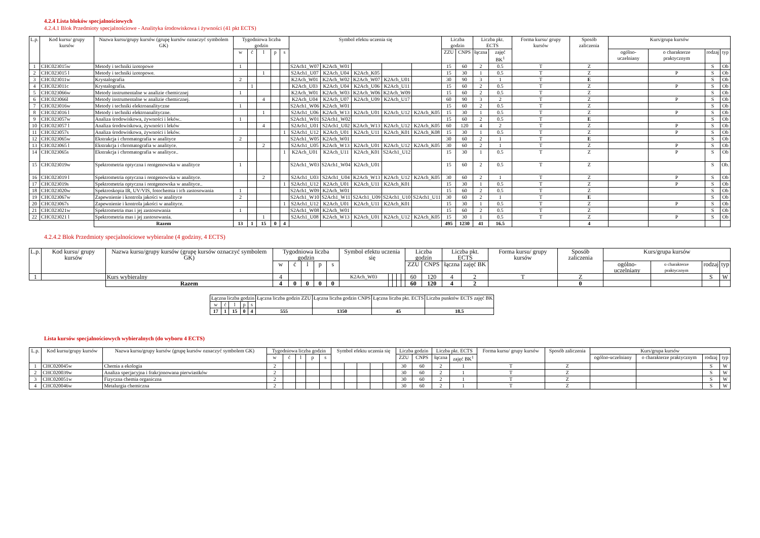4.2.4 Lista bloków specjalnościowych
4.2.4.1 Blok Przedmioty specjalnościowe - Analityka środowiskowa i żywności (41 pkt ECTS)
| L.p. | Kod kursu/ grupy kursów | Nazwa kursu/grupy kursów (grupę kursów oznaczyć symbolem GK) | Tygodniowa liczba godzin | | | | | Symbol efektu uczenia się | | | | | Liczba godzin | | Liczba pkt. ECTS | | Forma kursu/ grupy kursów | Sposób zaliczenia | Kurs/grupa kursów | | | |
| --- | --- | --- | --- | --- | --- | --- | --- | --- | --- | --- | --- | --- | --- | --- | --- | --- | --- | --- | --- | --- | --- | --- |
| | | | w | ć | l | p | s | | | | | | ZZU | CNPS | łączna | zajęć BK<sup>1</sup> | | | ogólno-uczelniany | o charakterze praktycznym | rodzaj | typ |
| 1 | CHC023015w | Metody i techniki izotopowe | 1 | | | | | S2Ach1_W07 | K2Ach_W01 | | | | 15 | 60 | 2 | 0.5 | T | Z | | | S | Ob |
| 2 | CHC023015 l | Metody i techniki izotopowe. | | | 1 | | | S2Ach1_U07 | K2Ach_U04 | K2Ach_K05 | | | 15 | 30 | 1 | 0.5 | T | Z | | P | S | Ob |
| 3 | CHC023011w | Krystalografia | 2 | | | | | K2Ach_W01 | K2Ach_W02 | K2Ach_W07 | K2Ach_U01 | | 30 | 90 | 3 | 1 | T | E | | | S | Ob |
| 4 | CHC023011c | Krystalografia. | | 1 | | | | K2Ach_U03 | K2Ach_U04 | K2Ach_U06 | K2Ach_U11 | | 15 | 60 | 2 | 0.5 | T | Z | | P | S | Ob |
| 5 | CHC023066w | Metody instrumentalne w analizie chemicznej | 1 | | | | | K2Ach_W01 | K2Ach_W03 | K2Ach_W06 | K2Ach_W09 | | 15 | 60 | 2 | 0.5 | T | Z | | | S | Ob |
| 6 | CHC023066l | Metody instrumentalne w analizie chemicznej. | | | 4 | | | K2Ach_U04 | K2Ach_U07 | K2Ach_U09 | K2Ach_U17 | | 60 | 90 | 3 | 2 | T | Z | | P | S | Ob |
| 7 | CHC023016w | Metody i techniki elektroanalityczne | 1 | | | | | S2Ach1_W06 | K2Ach_W01 | | | | 15 | 60 | 2 | 0.5 | T | Z | | | S | Ob |
| 8 | CHC023016 l | Metody i techniki elektroanalityczne. | | | 1 | | | S2Ach1_U06 | K2Ach_W13 | K2Ach_U01 | K2Ach_U12 | K2Ach_K05 | 15 | 30 | 1 | 0.5 | T | Z | | P | S | Ob |
| 9 | CHC023057w | Analiza środowiskowa, żywności i leków.. | 1 | | | | | S2Ach1_W01 | S2Ach1_W02 | | | | 15 | 60 | 2 | 0.5 | T | E | | | S | Ob |
| 10 | CHC023057 l | Analiza środowiskowa, żywności i leków | | | 4 | | | S2Ach1_U01 | S2Ach1_U02 | K2Ach_W13 | K2Ach_U12 | K2Ach_K05 | 60 | 120 | 4 | 2 | T | Z | | P | S | Ob |
| 11 | CHC023057s | Analiza środowiskowa, żywności i leków. | | | | | 1 | S2Ach1_U12 | K2Ach_U01 | K2Ach_U11 | K2Ach_K01 | K2Ach_K08 | 15 | 30 | 1 | 0.5 | T | Z | | P | S | Ob |
| 12 | CHC023065w | Ekstrakcja i chromatografia w analityce | 2 | | | | | S2Ach1_W05 | K2Ach_W01 | | | | 30 | 60 | 2 | 1 | T | E | | | S | Ob |
| 13 | CHC023065 l | Ekstrakcja i chromatografia w analityce. | | | 2 | | | S2Ach1_U05 | K2Ach_W13 | K2Ach_U01 | K2Ach_U12 | K2Ach_K05 | 30 | 60 | 2 | 1 | T | Z | | P | S | Ob |
| 14 | CHC023065s | Ekstrakcja i chromatografia w analityce.. | | | | | 1 | K2Ach_U01 | K2Ach_U11 | K2Ach_K01 | S2Ach1_U12 | | 15 | 30 | 1 | 0.5 | T | Z | | P | S | Ob |
| 15 | CHC023019w | Spektrometria optyczna i rentgenowska w analityce | 1 | | | | | S2Ach1_W03 | S2Ach1_W04 | K2Ach_U01 | | | 15 | 60 | 2 | 0.5 | T | Z | | | S | Ob. |
| 16 | CHC023019 l | Spektrometria optyczna i rentgenowska w analityce. | | | 2 | | | S2Ach1_U03 | S2Ach1_U04 | K2Ach_W13 | K2Ach_U12 | K2Ach_K05 | 30 | 60 | 2 | 1 | T | Z | | P | S | Ob |
| 17 | CHC023019s | Spektrometria optyczna i rentgenowska w analityce.. | | | | | 1 | S2Ach1_U12 | K2Ach_U01 | K2Ach_U11 | K2Ach_K01 | | 15 | 30 | 1 | 0.5 | T | Z | | P | S | Ob |
| 18 | CHC023020w | Spektroskopia IR, UV/VIS, fotochemia i ich zastosowania | 1 | | | | | S2Ach1_W09 | K2Ach_W01 | | | | 15 | 60 | 2 | 0.5 | T | Z | | | S | Ob |
| 19 | CHC023067w | Zapewnienie i kontrola jakości w analityce | 2 | | | | | S2Ach1_W10 | S2Ach1_W11 | S2Ach1_U09 | S2Ach1_U10 | S2Ach1_U11 | 30 | 60 | 2 | 1 | T | E | | | S | Ob |
| 20 | CHC023067s | Zapewnienie i kontrola jakości w analityce. | | | | | 1 | S2Ach1_U12 | K2Ach_U01 | K2Ach_U11 | K2Ach_K01 | | 15 | 30 | 1 | 0.5 | T | Z | | P | S | Ob |
| 21 | CHC023021w | Spektrometria mas i jej zastosowania | 1 | | | | | S2Ach1_W08 | K2Ach_W01 | | | | 15 | 60 | 2 | 0.5 | T | Z | | | S | Ob |
| 22 | CHC023021 l | Spektrometria mas i jej zastosowania. | | | 1 | | | S2Ach1_U08 | K2Ach_W13 | K2Ach_U01 | K2Ach_U12 | K2Ach_K05 | 15 | 30 | 1 | 0.5 | T | Z | | P | S | Ob |
| | | Razem | 13 | 1 | 15 | 0 | 4 | | | | | | 495 | 1230 | 41 | 16.5 | | 4 | | | | |
4.2.4.2 Blok Przedmioty specjalnościowe wybieralne (4 godziny, 4 ECTS)
| L.p. | Kod kursu/ grupy kursów | Nazwa kursu/grupy kursów (grupę kursów oznaczyć symbolem GK) | Tygodniowa liczba godzin | | | | | Symbol efektu uczenia się | | | | | Liczba godzin | | Liczba pkt. ECTS | | Forma kursu/ grupy kursów | Sposób zaliczenia | Kurs/grupa kursów | | | |
| --- | --- | --- | --- | --- | --- | --- | --- | --- | --- | --- | --- | --- | --- | --- | --- | --- | --- | --- | --- | --- | --- | --- |
| | | | w | ć | l | p | s | | | | | | ZZU | CNPS | łączna | zajęć BK | | | ogólno-uczelniany | o charakterze praktycznym | rodzaj | typ |
| 1 | | Kurs wybieralny | 4 | | | | | K2Ach_W03 | | | | | 60 | 120 | 4 | 2 | T | Z | | | S | W |
| | | Razem | 4 | 0 | 0 | 0 | 0 | | | | | | 60 | 120 | 4 | 2 | | 0 | | | | |
| Łączna liczba godzin | | | | | Łączna liczba godzin ZZU | Łączna liczba godzin CNPS | Łączna liczba pkt. ECTS | Liczba punktów ECTS zajęć BK |
| --- | --- | --- | --- | --- | --- | --- | --- | --- |
| w | ć | l | p | s | | | | |
| 17 | 1 | 15 | 0 | 4 | 555 | 1350 | 45 | 18.5 |
Lista kursów specjalnościowych wybieralnych (do wyboru 4 ECTS)
| L.p. | Kod kursu/grupy kursów | Nazwa kursu/grupy kursów (grupę kursów oznaczyć symbolem GK) | Tygodniowa liczba godzin | | | | | Symbol efektu uczenia się | | | | | Liczba godzin | | Liczba pkt. ECTS | | Forma kursu/ grupy kursów | Sposób zaliczenia | Kurs/grupa kursów | | | |
| --- | --- | --- | --- | --- | --- | --- | --- | --- | --- | --- | --- | --- | --- | --- | --- | --- | --- | --- | --- | --- | --- | --- |
| | | | w | ć | l | p | s | | | | | | ZZU | CNPS | łączna | zajęć BK<sup>1</sup> | | | ogólno-uczelniany | o charakterze praktycznym | rodzaj | typ |
| 1 | CHC020045w | Chemia a ekologia | 2 | | | | | | | | | | 30 | 60 | 2 | 1 | T | Z | | | S | W |
| 2 | CHC020039w | Analiza specjacyjna i frakcjonowana pierwiastków | 2 | | | | | | | | | | 30 | 60 | 2 | 1 | T | Z | | | S | W |
| 3 | CHC020051w | Fizyczna chemia organiczna | 2 | | | | | | | | | | 30 | 60 | 2 | 1 | T | Z | | | S | W |
| 4 | CHC020046w | Metalurgia chemiczna | 2 | | | | | | | | | | 30 | 60 | 2 | 1 | T | Z | | | S | W |